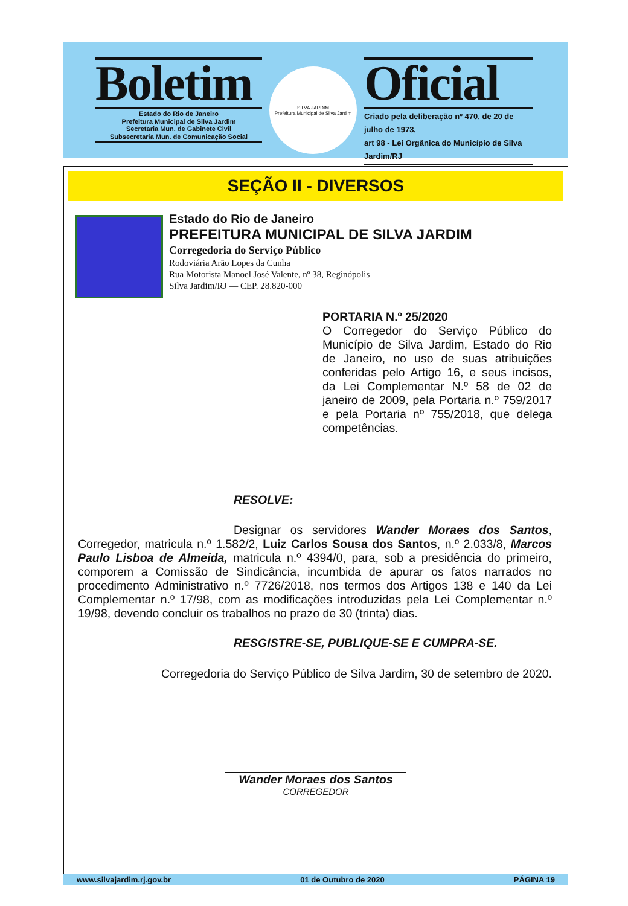Boletim
Estado do Rio de Janeiro
Prefeitura Municipal de Silva Jardim
Secretaria Mun. de Gabinete Civil
Subsecretaria Mun. de Comunicação Social
SILVA JARDIM
Prefeitura Municipal de Silva Jardim
Oficial
Criado pela deliberação nº 470, de 20 de julho de 1973,
art 98 - Lei Orgânica do Município de Silva Jardim/RJ
SEÇÃO II - DIVERSOS
Estado do Rio de Janeiro
PREFEITURA MUNICIPAL DE SILVA JARDIM
Corregedoria do Serviço Público
Rodoviária Arão Lopes da Cunha
Rua Motorista Manoel José Valente, nº 38, Reginópolis
Silva Jardim/RJ — CEP. 28.820-000
PORTARIA N.º 25/2020
O Corregedor do Serviço Público do Município de Silva Jardim, Estado do Rio de Janeiro, no uso de suas atribuições conferidas pelo Artigo 16, e seus incisos, da Lei Complementar N.º 58 de 02 de janeiro de 2009, pela Portaria n.º 759/2017 e pela Portaria nº 755/2018, que delega competências.
RESOLVE:
Designar os servidores Wander Moraes dos Santos, Corregedor, matricula n.º 1.582/2, Luiz Carlos Sousa dos Santos, n.º 2.033/8, Marcos Paulo Lisboa de Almeida, matricula n.º 4394/0, para, sob a presidência do primeiro, comporem a Comissão de Sindicância, incumbida de apurar os fatos narrados no procedimento Administrativo n.º 7726/2018, nos termos dos Artigos 138 e 140 da Lei Complementar n.º 17/98, com as modificações introduzidas pela Lei Complementar n.º 19/98, devendo concluir os trabalhos no prazo de 30 (trinta) dias.
RESGISTRE-SE, PUBLIQUE-SE E CUMPRA-SE.
Corregedoria do Serviço Público de Silva Jardim, 30 de setembro de 2020.
Wander Moraes dos Santos
CORREGEDOR
www.silvajardim.rj.gov.br 01 de Outubro de 2020 PÁGINA 19